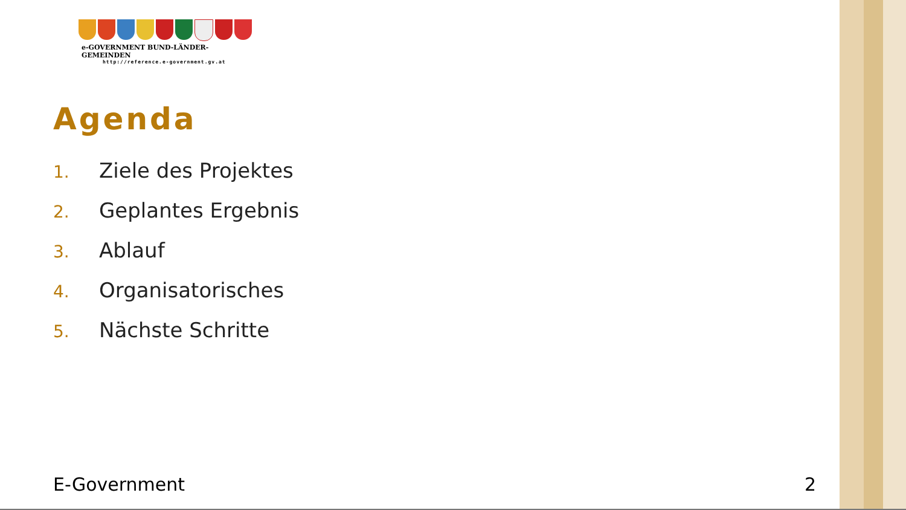e-GOVERNMENT BUND-LÄNDER-GEMEINDEN
http://reference.e-government.gv.at
Agenda
1. Ziele des Projektes
2. Geplantes Ergebnis
3. Ablauf
4. Organisatorisches
5. Nächste Schritte
E-Government 2